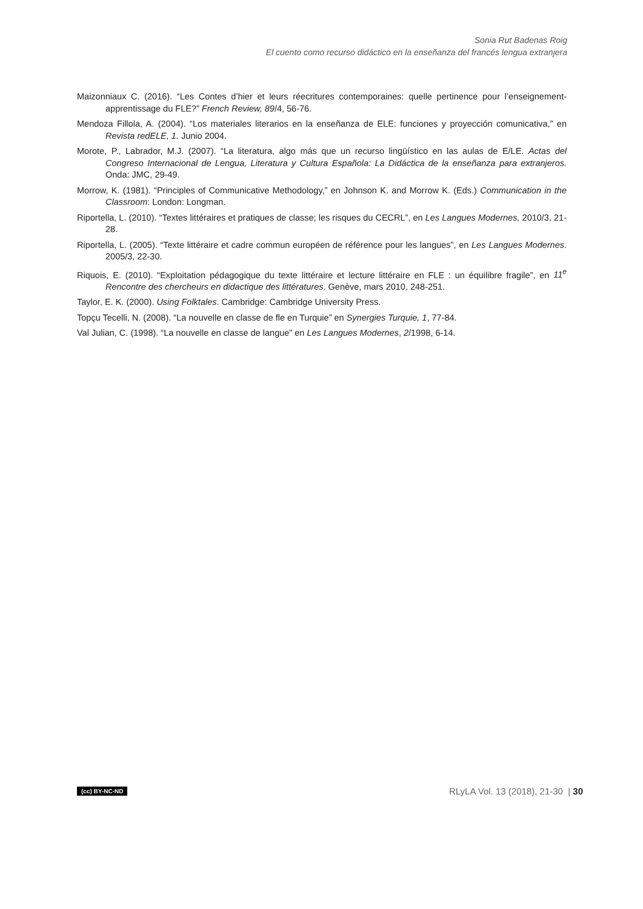Sonia Rut Badenas Roig
El cuento como recurso didáctico en la enseñanza del francés lengua extranjera
Maizonniaux C. (2016). “Les Contes d’hier et leurs réecritures contemporaines: quelle pertinence pour l’enseignement-apprentissage du FLE?” French Review, 89/4, 56-76.
Mendoza Fillola, A. (2004). “Los materiales literarios en la enseñanza de ELE: funciones y proyección comunicativa,” en Revista redELE, 1. Junio 2004.
Morote, P., Labrador, M.J. (2007). “La literatura, algo más que un recurso lingüístico en las aulas de E/LE. Actas del Congreso Internacional de Lengua, Literatura y Cultura Española: La Didáctica de la enseñanza para extranjeros. Onda: JMC, 29-49.
Morrow, K. (1981). “Principles of Communicative Methodology,” en Johnson K. and Morrow K. (Eds.) Communication in the Classroom: London: Longman.
Riportella, L. (2010). “Textes littéraires et pratiques de classe; les risques du CECRL”, en Les Langues Modernes, 2010/3, 21-28.
Riportella, L. (2005). “Texte littéraire et cadre commun européen de référence pour les langues”, en Les Langues Modernes. 2005/3, 22-30.
Riquois, E. (2010). “Exploitation pédagogique du texte littéraire et lecture littéraire en FLE : un équilibre fragile”, en 11<sup>e</sup> Rencontre des chercheurs en didactique des littératures. Genève, mars 2010, 248-251.
Taylor, E. K. (2000). Using Folktales. Cambridge: Cambridge University Press.
Topçu Tecelli, N. (2008). “La nouvelle en classe de fle en Turquie” en Synergies Turquie, 1, 77-84.
Val Julian, C. (1998). “La nouvelle en classe de langue” en Les Langues Modernes, 2/1998, 6-14.
(cc) BY-NC-ND RLyLA Vol. 13 (2018), 21-30 | 30